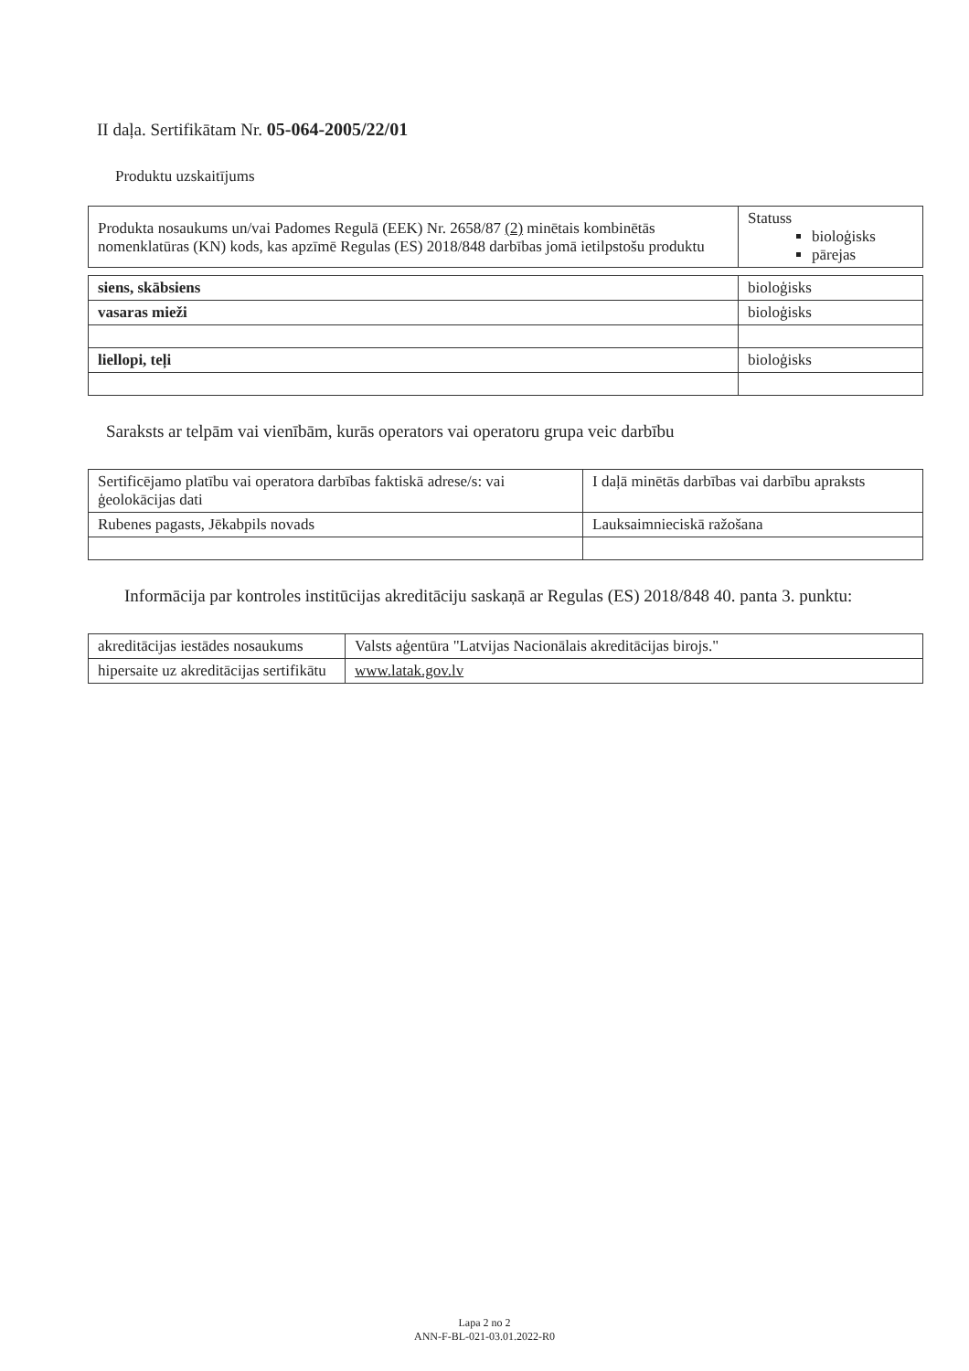II daļa. Sertifikātam Nr. 05-064-2005/22/01
Produktu uzskaitījums
| Produkta nosaukums un/vai Padomes Regulā (EEK) Nr. 2658/87 (2) minētais kombinētās nomenklatūras (KN) kods, kas apzīmē Regulas (ES) 2018/848 darbības jomā ietilpstošu produktu | Statuss bioloģisks pārejas |
| siens, skābsiens | bioloģisks |
| vasaras mieži | bioloģisks |
| liellopi, teļi | bioloģisks |
Saraksts ar telpām vai vienībām, kurās operators vai operatoru grupa veic darbību
| Sertificējamo platību vai operatora darbības faktiskā adrese/s: vai ģeolokācijas dati | I daļā minētās darbības vai darbību apraksts |
| Rubenes pagasts, Jēkabpils novads | Lauksaimnieciskā ražošana |
Informācija par kontroles institūcijas akreditāciju saskaņā ar Regulas (ES) 2018/848 40. panta 3. punktu:
| akreditācijas iestādes nosaukums | Valsts aģentūra "Latvijas Nacionālais akreditācijas birojs." |
| hipersaite uz akreditācijas sertifikātu | www.latak.gov.lv |
Lapa 2 no 2
ANN-F-BL-021-03.01.2022-R0